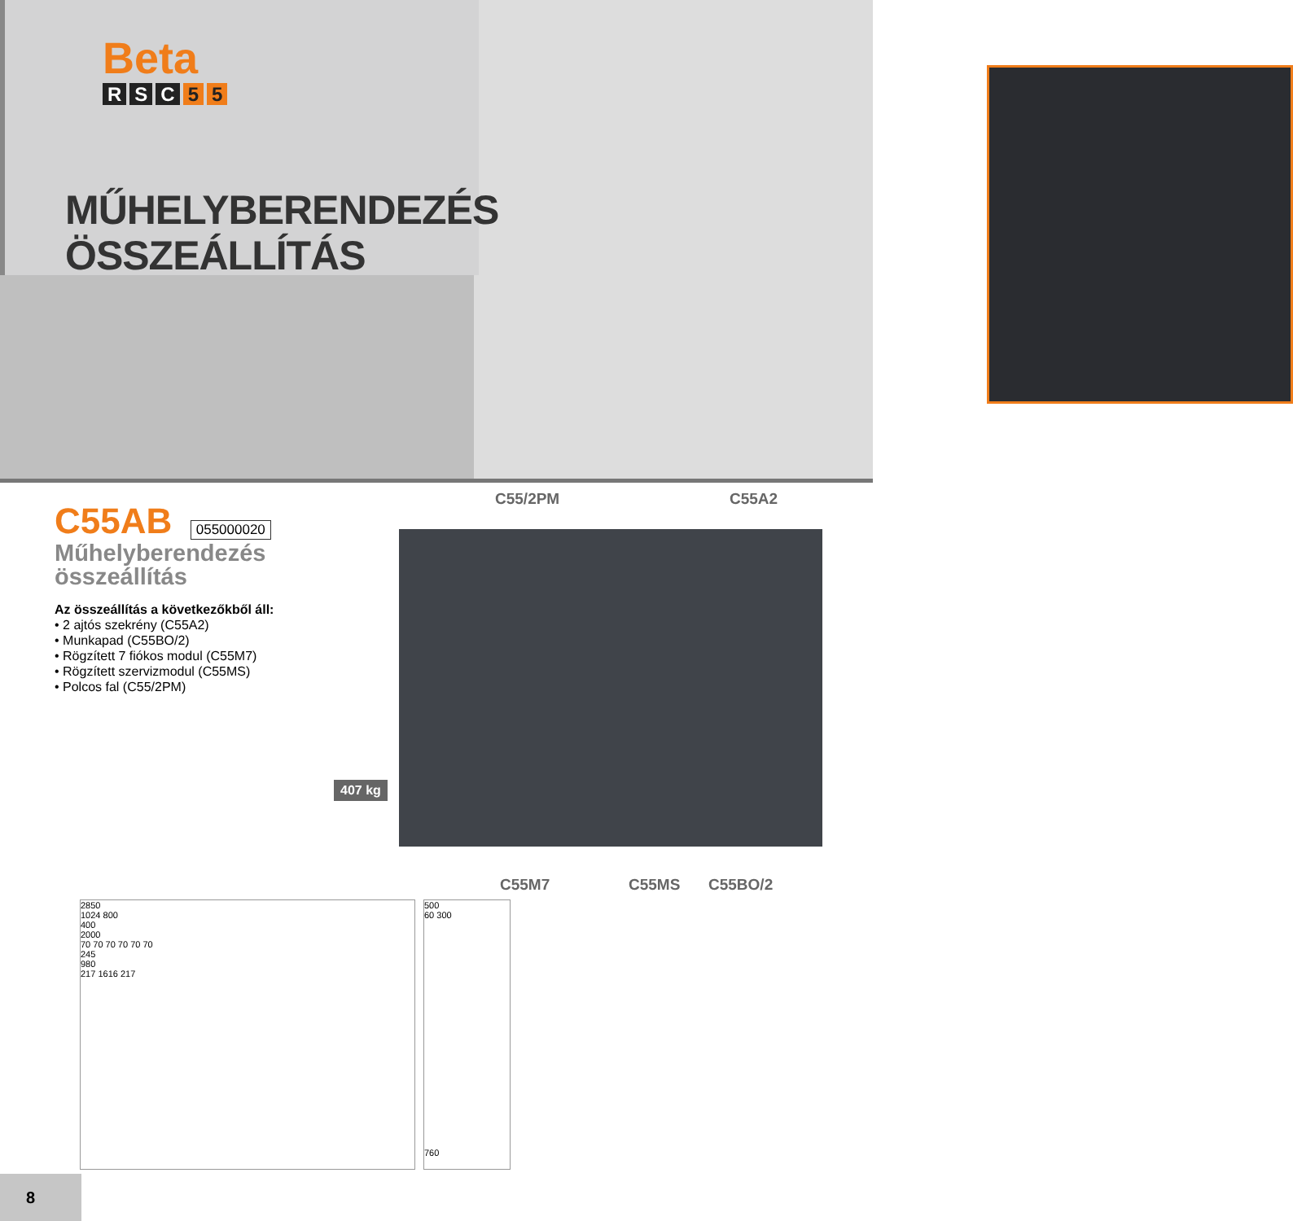Beta
R S C 5 5
MŰHELYBERENDEZÉS
ÖSSZEÁLLÍTÁS
C55AB 055000020
Műhelyberendezés
összeállítás
Az összeállítás a következőkből áll:
• 2 ajtós szekrény (C55A2)
• Munkapad (C55BO/2)
• Rögzített 7 fiókos modul (C55M7)
• Rögzített szervizmodul (C55MS)
• Polcos fal (C55/2PM)
C55/2PM C55A2
407 kg
C55M7 C55MS C55BO/2
2850
1024 800
400
2000
70 70 70 70 70 70
245
980
217 1616 217
500
60 300
760
8